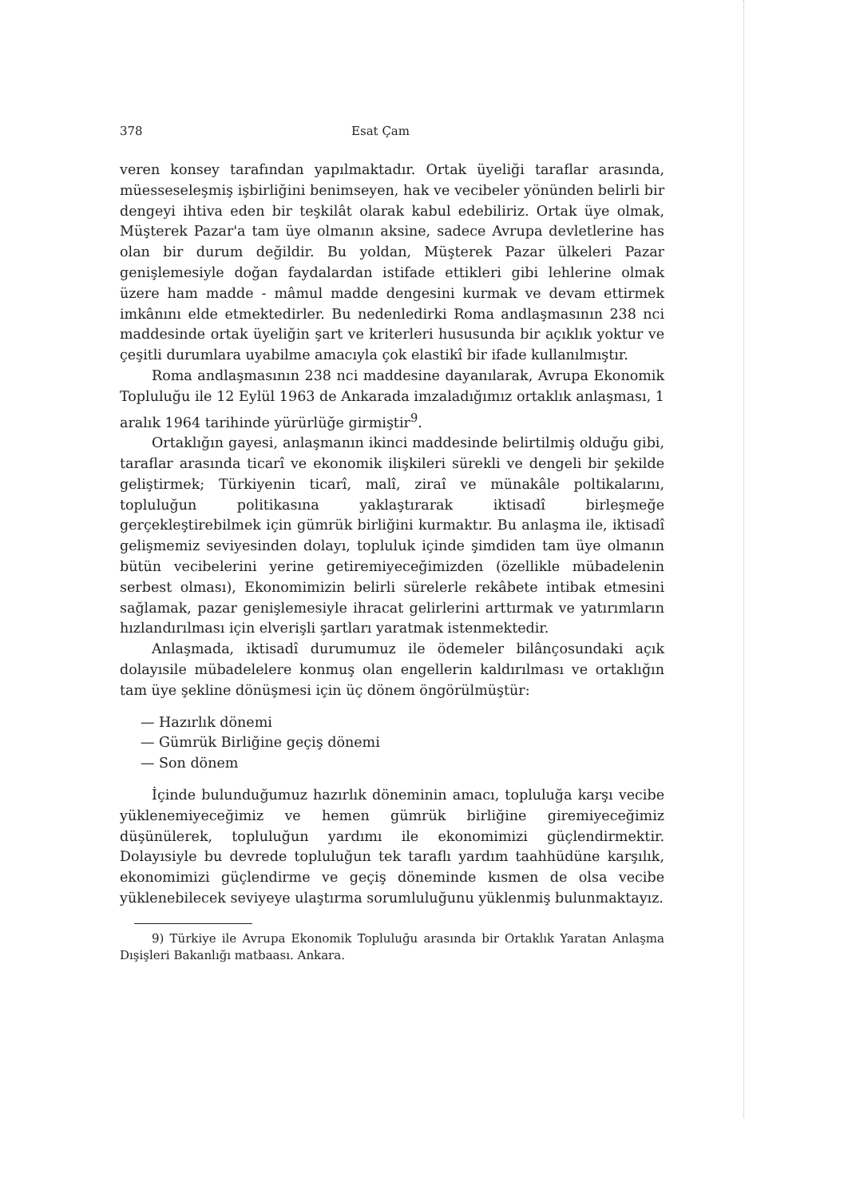378 Esat Çam
veren konsey tarafından yapılmaktadır. Ortak üyeliği taraflar arasında, müesseseleşmiş işbirliğini benimseyen, hak ve vecibeler yönünden belirli bir dengeyi ihtiva eden bir teşkilât olarak kabul edebiliriz. Ortak üye olmak, Müşterek Pazar'a tam üye olmanın aksine, sadece Avrupa devletlerine has olan bir durum değildir. Bu yoldan, Müşterek Pazar ülkeleri Pazar genişlemesiyle doğan faydalardan istifade ettikleri gibi lehlerine olmak üzere ham madde - mâmul madde dengesini kurmak ve devam ettirmek imkânını elde etmektedirler. Bu nedenledirki Roma andlaşmasının 238 nci maddesinde ortak üyeliğin şart ve kriterleri hususunda bir açıklık yoktur ve çeşitli durumlara uyabilme amacıyla çok elastikî bir ifade kullanılmıştır.
Roma andlaşmasının 238 nci maddesine dayanılarak, Avrupa Ekonomik Topluluğu ile 12 Eylül 1963 de Ankarada imzaladığımız ortaklık anlaşması, 1 aralık 1964 tarihinde yürürlüğe girmiştir<sup>9</sup>.
Ortaklığın gayesi, anlaşmanın ikinci maddesinde belirtilmiş olduğu gibi, taraflar arasında ticarî ve ekonomik ilişkileri sürekli ve dengeli bir şekilde geliştirmek; Türkiyenin ticarî, malî, ziraî ve münakâle poltikalarını, topluluğun politikasına yaklaştırarak iktisadî birleşmeğe gerçekleştirebilmek için gümrük birliğini kurmaktır. Bu anlaşma ile, iktisadî gelişmemiz seviyesinden dolayı, topluluk içinde şimdiden tam üye olmanın bütün vecibelerini yerine getiremiyeceğimizden (özellikle mübadelenin serbest olması), Ekonomimizin belirli sürelerle rekâbete intibak etmesini sağlamak, pazar genişlemesiyle ihracat gelirlerini arttırmak ve yatırımların hızlandırılması için elverişli şartları yaratmak istenmektedir.
Anlaşmada, iktisadî durumumuz ile ödemeler bilânçosundaki açık dolayısile mübadelelere konmuş olan engellerin kaldırılması ve ortaklığın tam üye şekline dönüşmesi için üç dönem öngörülmüştür:
— Hazırlık dönemi
— Gümrük Birliğine geçiş dönemi
— Son dönem
İçinde bulunduğumuz hazırlık döneminin amacı, topluluğa karşı vecibe yüklenemiyeceğimiz ve hemen gümrük birliğine giremiyeceğimiz düşünülerek, topluluğun yardımı ile ekonomimizi güçlendirmektir. Dolayısiyle bu devrede topluluğun tek taraflı yardım taahhüdüne karşılık, ekonomimizi güçlendirme ve geçiş döneminde kısmen de olsa vecibe yüklenebilecek seviyeye ulaştırma sorumluluğunu yüklenmiş bulunmaktayız.
9) Türkiye ile Avrupa Ekonomik Topluluğu arasında bir Ortaklık Yaratan Anlaşma Dışişleri Bakanlığı matbaası. Ankara.